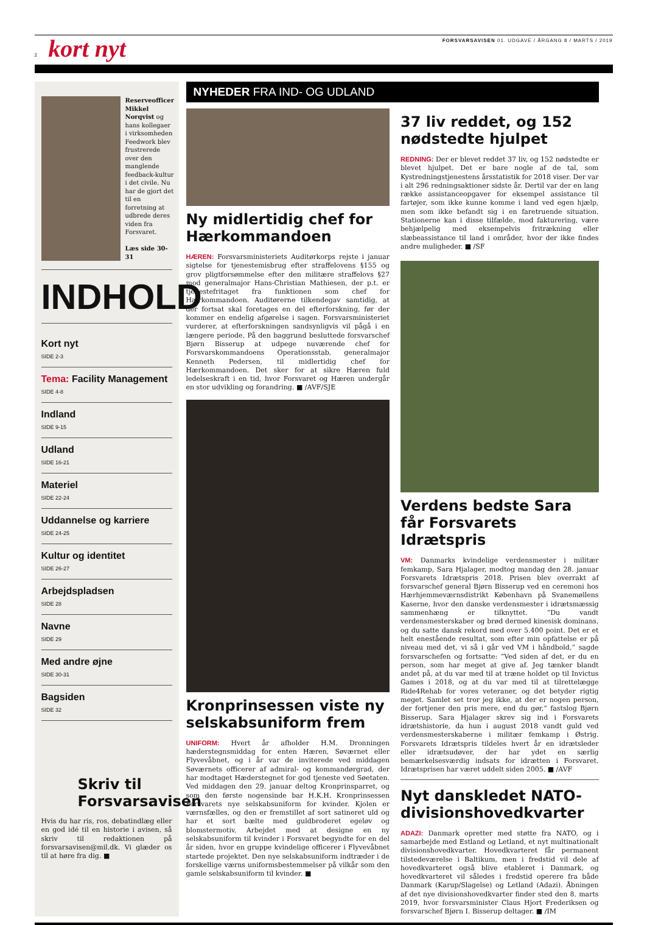2 kort nyt
FORSVARSAVISEN 01. UDGAVE / ÅRGANG 8 / MARTS / 2019
Reserveofficer Mikkel Norqvist og hans kollegaer i virksomheden Feedwork blev frustrerede over den manglende feedback-kultur i det civile. Nu har de gjort det til en forretning at udbrede deres viden fra Forsvaret.
Læs side 30-31
INDHOLD
Kort nyt
SIDE 2-3
Tema: Facility Management
SIDE 4-8
Indland
SIDE 9-15
Udland
SIDE 16-21
Materiel
SIDE 22-24
Uddannelse og karriere
SIDE 24-25
Kultur og identitet
SIDE 26-27
Arbejdspladsen
SIDE 28
Navne
SIDE 29
Med andre øjne
SIDE 30-31
Bagsiden
SIDE 32
Skriv til Forsvarsavisen
Hvis du har ris, ros, debatindlæg eller en god idé til en historie i avisen, så skriv til redaktionen på forsvarsavisen@mil.dk. Vi glæder os til at høre fra dig. ■
NYHEDER FRA IND- OG UDLAND
Ny midlertidig chef for Hærkommandoen
HÆREN: Forsvarsministeriets Auditørkorps rejste i januar sigtelse for tjenestemisbrug efter straffelovens §155 og grov pligtforsømmelse efter den militære straffelovs §27 mod generalmajor Hans-Christian Mathiesen, der p.t. er tjenestefritaget fra funktionen som chef for Hærkommandoen. Auditørerne tilkendegav samtidig, at der fortsat skal foretages en del efterforskning, før der kommer en endelig afgørelse i sagen. Forsvarsministeriet vurderer, at efterforskningen sandsynligvis vil pågå i en længere periode. På den baggrund besluttede forsvarschef Bjørn Bisserup at udpege nuværende chef for Forsvarskommandoens Operationsstab, generalmajor Kenneth Pedersen, til midlertidig chef for Hærkommandoen. Det sker for at sikre Hæren fuld ledelseskraft i en tid, hvor Forsvaret og Hæren undergår en stor udvikling og forandring. ■ /AVF/SJE
Kronprinsessen viste ny selskabsuniform frem
UNIFORM: Hvert år afholder H.M. Dronningen hæderstegnsmiddag for enten Hæren, Søværnet eller Flyvevåbnet, og i år var de inviterede ved middagen Søværnets officerer af admiral- og kommandørgrad, der har modtaget Hæderstegnet for god tjeneste ved Søetaten. Ved middagen den 29. januar deltog Kronprinsparret, og som den første nogensinde bar H.K.H. Kronprinsessen Forsvarets nye selskabsuniform for kvinder. Kjolen er værnsfælles, og den er fremstillet af sort satineret uld og har et sort bælte med guldbroderet egeløv og blomstermotiv. Arbejdet med at designe en ny selskabsuniform til kvinder i Forsvaret begyndte for en del år siden, hvor en gruppe kvindelige officerer i Flyvevåbnet startede projektet. Den nye selskabsuniform indtræder i de forskellige værns uniformsbestemmelser på vilkår som den gamle selskabsuniform til kvinder. ■
37 liv reddet, og 152 nødstedte hjulpet
REDNING: Der er blevet reddet 37 liv, og 152 nødstedte er blevet hjulpet. Det er bare nogle af de tal, som Kystredningstjenestens årsstatistik for 2018 viser. Der var i alt 296 redningsaktioner sidste år. Dertil var der en lang række assistanceopgaver for eksempel assistance til fartøjer, som ikke kunne komme i land ved egen hjælp, men som ikke befandt sig i en faretruende situation. Stationerne kan i disse tilfælde, mod fakturering, være behjælpelig med eksempelvis fritrækning eller slæbeassistance til land i områder, hvor der ikke findes andre muligheder. ■ /SF
Verdens bedste Sara får Forsvarets Idrætspris
VM: Danmarks kvindelige verdensmester i militær femkamp, Sara Hjalager, modtog mandag den 28. januar Forsvarets Idrætspris 2018. Prisen blev overrakt af forsvarschef general Bjørn Bisserup ved en ceremoni hos Hærhjemmeværnsdistrikt København på Svanemøllens Kaserne, hvor den danske verdensmester i idrætsmæssig sammenhæng er tilknyttet. ”Du vandt verdensmesterskaber og brød dermed kinesisk dominans, og du satte dansk rekord med over 5.400 point. Det er et helt enestående resultat, som efter min opfattelse er på niveau med det, vi så i går ved VM i håndbold,” sagde forsvarschefen og fortsatte: ”Ved siden af det, er du en person, som har meget at give af. Jeg tænker blandt andet på, at du var med til at træne holdet op til Invictus Games i 2018, og at du var med til at tilrettelægge Ride4Rehab for vores veteraner, og det betyder rigtig meget. Samlet set tror jeg ikke, at der er nogen person, der fortjener den pris mere, end du gør,” fastslog Bjørn Bisserup. Sara Hjalager skrev sig ind i Forsvarets idrætshistorie, da hun i august 2018 vandt guld ved verdensmesterskaberne i militær femkamp i Østrig. Forsvarets Idrætspris tildeles hvert år en idrætsleder eller idrætsudøver, der har ydet en særlig bemærkelsesværdig indsats for idrætten i Forsvaret. Idrætsprisen har været uddelt siden 2005. ■ /AVF
Nyt danskledet NATO-divisionshovedkvarter
ADAZI: Danmark opretter med støtte fra NATO, og i samarbejde med Estland og Letland, et nyt multinationalt divisionshovedkvarter. Hovedkvarteret får permanent tilstedeværelse i Baltikum, men i fredstid vil dele af hovedkvarteret også blive etableret i Danmark, og hovedkvarteret vil således i fredstid operere fra både Danmark (Karup/Slagelse) og Letland (Adazi). Åbningen af det nye divisionshovedkvarter finder sted den 8. marts 2019, hvor forsvarsminister Claus Hjort Frederiksen og forsvarschef Bjørn I. Bisserup deltager. ■ /IM